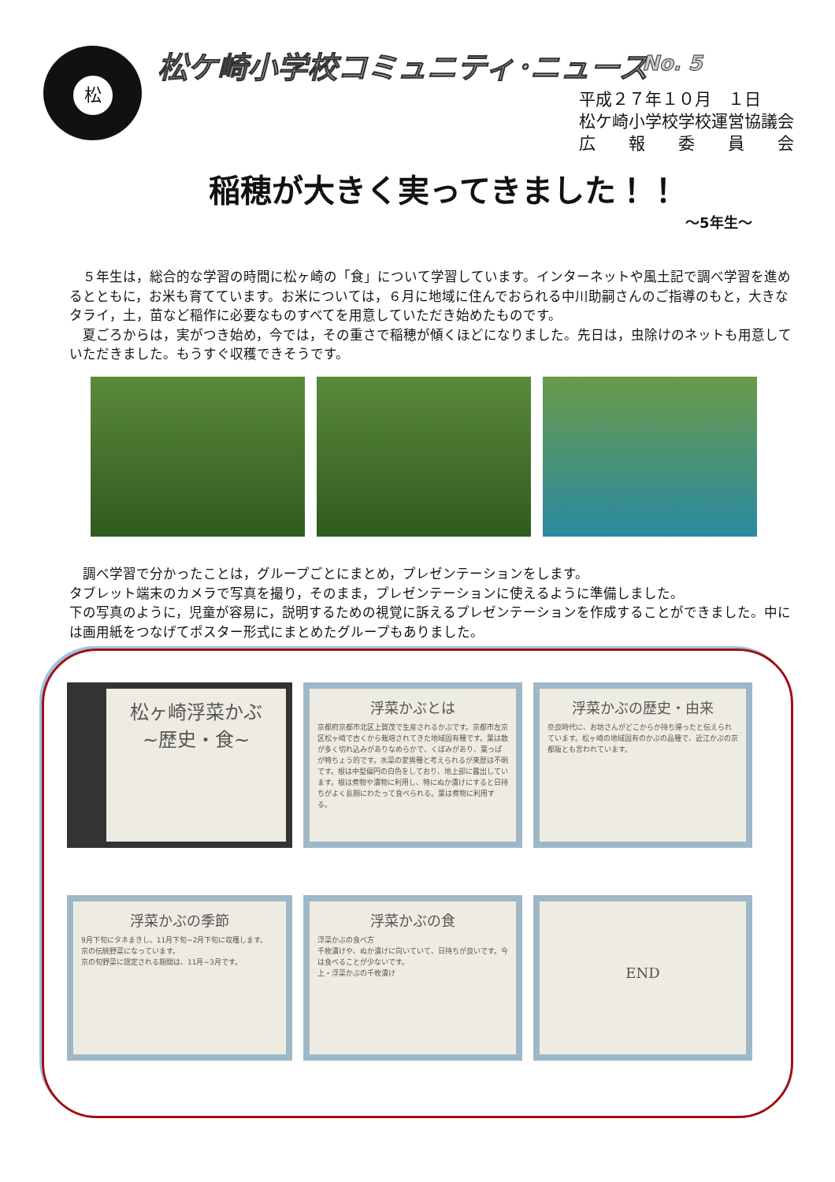松 松ケ崎小学校コミュニティ･ニュース No. 5
平成２７年１０月　１日
松ケ崎小学校学校運営協議会
広　　報　　委　　員　　会
稲穂が大きく実ってきました！！
～5年生～
　５年生は，総合的な学習の時間に松ヶ崎の「食」について学習しています。インターネットや風土記で調べ学習を進めるとともに，お米も育てています。お米については，６月に地域に住んでおられる中川助嗣さんのご指導のもと，大きなタライ，土，苗など稲作に必要なものすべてを用意していただき始めたものです。
　夏ごろからは，実がつき始め，今では，その重さで稲穂が傾くほどになりました。先日は，虫除けのネットも用意していただきました。もうすぐ収穫できそうです。
　調べ学習で分かったことは，グループごとにまとめ，プレゼンテーションをします。
タブレット端末のカメラで写真を撮り，そのまま，プレゼンテーションに使えるように準備しました。
下の写真のように，児童が容易に，説明するための視覚に訴えるプレゼンテーションを作成することができました。中には画用紙をつなげてポスター形式にまとめたグループもありました。
松ヶ崎浮菜かぶ
~歴史・食~
浮菜かぶとは
京都府京都市北区上賀茂で生産されるかぶです。京都市左京区松ヶ崎で古くから栽培されてきた地域固有種です。葉は数が多く切れ込みがありなめらかで、くぼみがあり、葉っぱが特ちょう的です。水菜の変異種と考えられるが来歴は不明です。根は中型偏円の白色をしており、地上部に露出しています。根は煮物や漬物に利用し、特にぬか漬けにすると日持ちがよく長期にわたって食べられる。葉は煮物に利用する。
浮菜かぶの歴史・由来
奈良時代に、お坊さんがどこからか持ち帰ったと伝えられています。松ヶ崎の地域固有のかぶの品種で、近江かぶの京都版とも言われています。
浮菜かぶの季節
9月下旬にタネまきし、11月下旬~2月下旬に収穫します。
京の伝統野菜になっています。
京の旬野菜に認定される期間は、11月~3月です。
浮菜かぶの食
浮菜かぶの食べ方
千枚漬けや、ぬか漬けに向いていて、日持ちが良いです。今は食べることが少ないです。
上・浮菜かぶの千枚漬け
END